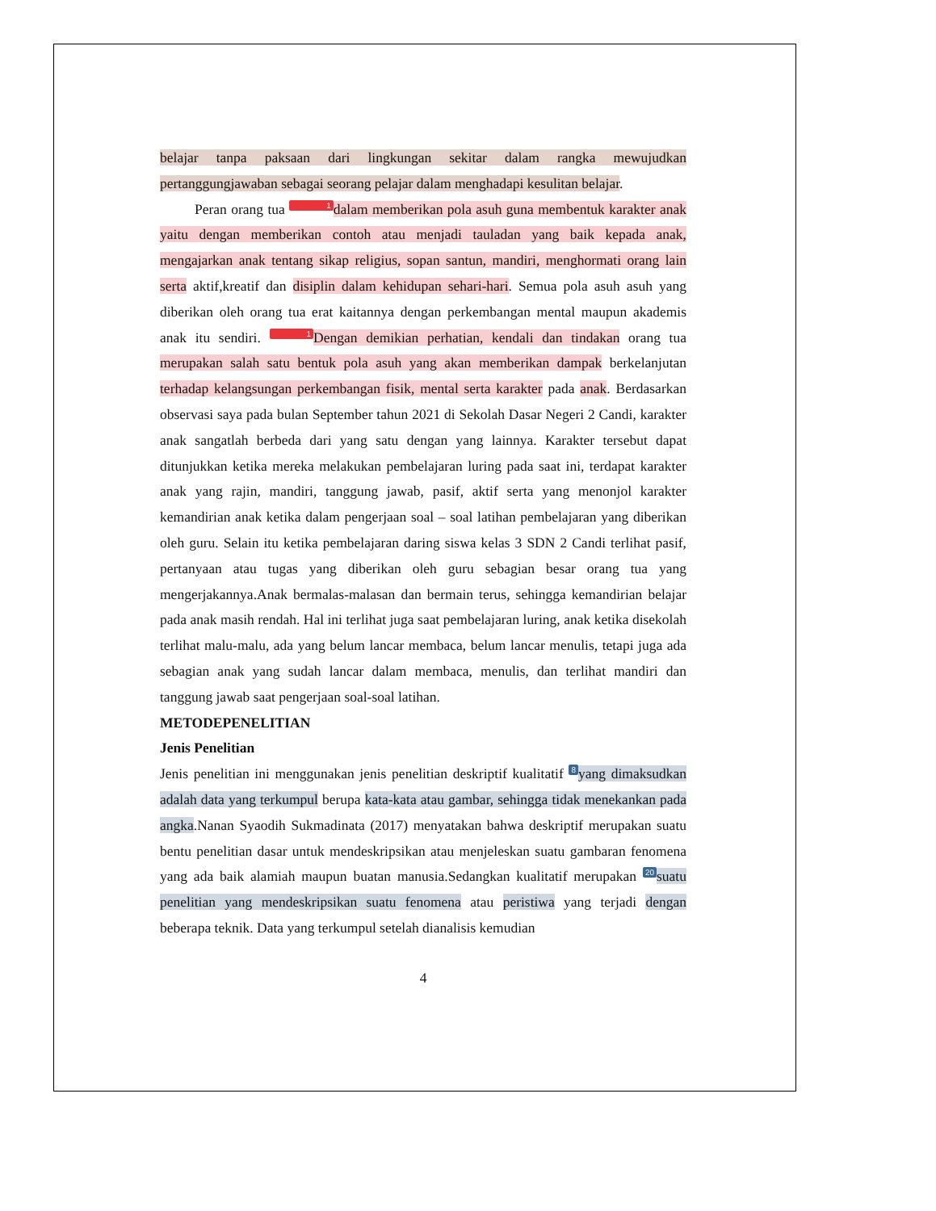belajar tanpa paksaan dari lingkungan sekitar dalam rangka mewujudkan pertanggungjawaban sebagai seorang pelajar dalam menghadapi kesulitan belajar.
Peran orang tua 1 dalam memberikan pola asuh guna membentuk karakter anak yaitu dengan memberikan contoh atau menjadi tauladan yang baik kepada anak, mengajarkan anak tentang sikap religius, sopan santun, mandiri, menghormati orang lain serta aktif,kreatif dan disiplin dalam kehidupan sehari-hari. Semua pola asuh asuh yang diberikan oleh orang tua erat kaitannya dengan perkembangan mental maupun akademis anak itu sendiri. 1 Dengan demikian perhatian, kendali dan tindakan orang tua merupakan salah satu bentuk pola asuh yang akan memberikan dampak berkelanjutan terhadap kelangsungan perkembangan fisik, mental serta karakter pada anak. Berdasarkan observasi saya pada bulan September tahun 2021 di Sekolah Dasar Negeri 2 Candi, karakter anak sangatlah berbeda dari yang satu dengan yang lainnya. Karakter tersebut dapat ditunjukkan ketika mereka melakukan pembelajaran luring pada saat ini, terdapat karakter anak yang rajin, mandiri, tanggung jawab, pasif, aktif serta yang menonjol karakter kemandirian anak ketika dalam pengerjaan soal – soal latihan pembelajaran yang diberikan oleh guru. Selain itu ketika pembelajaran daring siswa kelas 3 SDN 2 Candi terlihat pasif, pertanyaan atau tugas yang diberikan oleh guru sebagian besar orang tua yang mengerjakannya.Anak bermalas-malasan dan bermain terus, sehingga kemandirian belajar pada anak masih rendah. Hal ini terlihat juga saat pembelajaran luring, anak ketika disekolah terlihat malu-malu, ada yang belum lancar membaca, belum lancar menulis, tetapi juga ada sebagian anak yang sudah lancar dalam membaca, menulis, dan terlihat mandiri dan tanggung jawab saat pengerjaan soal-soal latihan.
METODEPENELITIAN
Jenis Penelitian
Jenis penelitian ini menggunakan jenis penelitian deskriptif kualitatif 8 yang dimaksudkan adalah data yang terkumpul berupa kata-kata atau gambar, sehingga tidak menekankan pada angka.Nanan Syaodih Sukmadinata (2017) menyatakan bahwa deskriptif merupakan suatu bentu penelitian dasar untuk mendeskripsikan atau menjeleskan suatu gambaran fenomena yang ada baik alamiah maupun buatan manusia.Sedangkan kualitatif merupakan 20 suatu penelitian yang mendeskripsikan suatu fenomena atau peristiwa yang terjadi dengan beberapa teknik. Data yang terkumpul setelah dianalisis kemudian
4